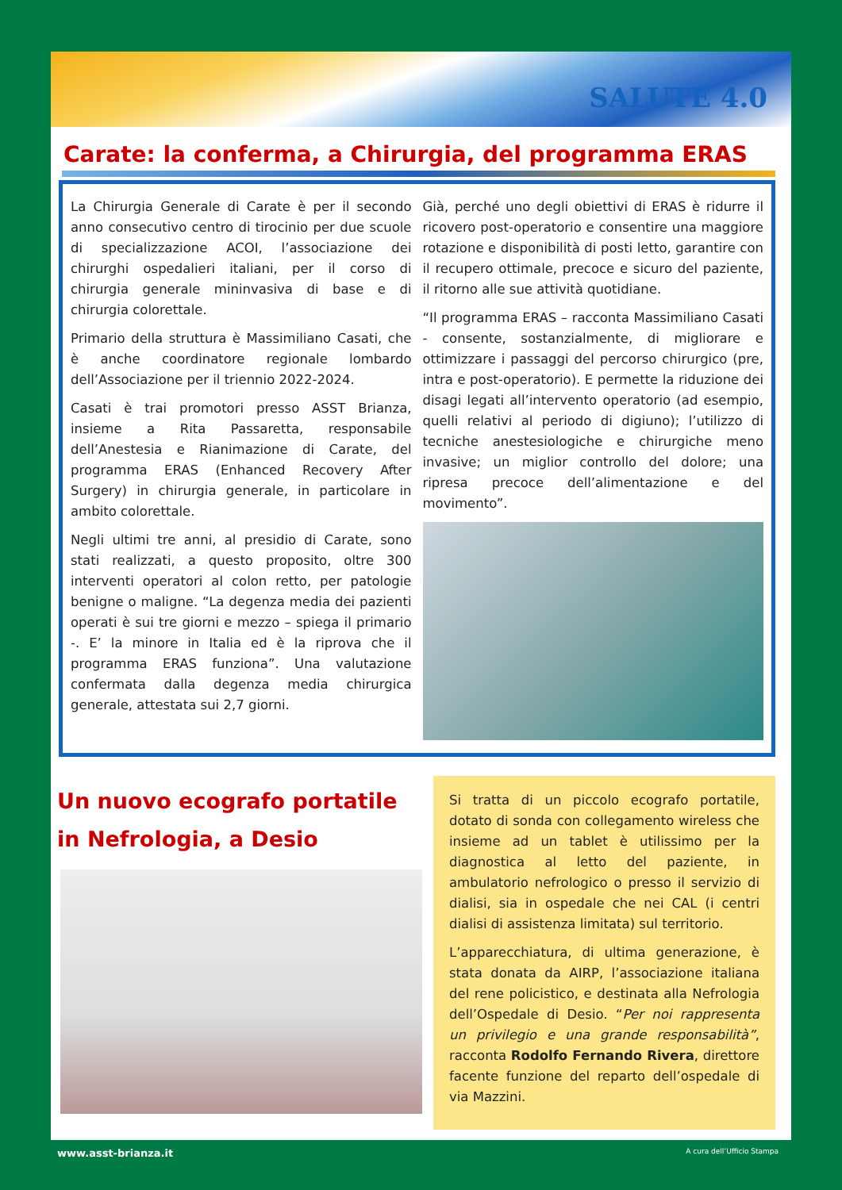SALUTE 4.0
Carate: la conferma, a Chirurgia, del programma ERAS
La Chirurgia Generale di Carate è per il secondo anno consecutivo centro di tirocinio per due scuole di specializzazione ACOI, l’associazione dei chirurghi ospedalieri italiani, per il corso di chirurgia generale mininvasiva di base e di chirurgia colorettale.
Primario della struttura è Massimiliano Casati, che è anche coordinatore regionale lombardo dell’Associazione per il triennio 2022-2024.
Casati è trai promotori presso ASST Brianza, insieme a Rita Passaretta, responsabile dell’Anestesia e Rianimazione di Carate, del programma ERAS (Enhanced Recovery After Surgery) in chirurgia generale, in particolare in ambito colorettale.
Negli ultimi tre anni, al presidio di Carate, sono stati realizzati, a questo proposito, oltre 300 interventi operatori al colon retto, per patologie benigne o maligne. “La degenza media dei pazienti operati è sui tre giorni e mezzo – spiega il primario -. E’ la minore in Italia ed è la riprova che il programma ERAS funziona”. Una valutazione confermata dalla degenza media chirurgica generale, attestata sui 2,7 giorni.
Già, perché uno degli obiettivi di ERAS è ridurre il ricovero post-operatorio e consentire una maggiore rotazione e disponibilità di posti letto, garantire con il recupero ottimale, precoce e sicuro del paziente, il ritorno alle sue attività quotidiane.
“Il programma ERAS – racconta Massimiliano Casati - consente, sostanzialmente, di migliorare e ottimizzare i passaggi del percorso chirurgico (pre, intra e post-operatorio). E permette la riduzione dei disagi legati all’intervento operatorio (ad esempio, quelli relativi al periodo di digiuno); l’utilizzo di tecniche anestesiologiche e chirurgiche meno invasive; un miglior controllo del dolore; una ripresa precoce dell’alimentazione e del movimento”.
Un nuovo ecografo portatile in Nefrologia, a Desio
Si tratta di un piccolo ecografo portatile, dotato di sonda con collegamento wireless che insieme ad un tablet è utilissimo per la diagnostica al letto del paziente, in ambulatorio nefrologico o presso il servizio di dialisi, sia in ospedale che nei CAL (i centri dialisi di assistenza limitata) sul territorio.
L’apparecchiatura, di ultima generazione, è stata donata da AIRP, l’associazione italiana del rene policistico, e destinata alla Nefrologia dell’Ospedale di Desio. “Per noi rappresenta un privilegio e una grande responsabilità”, racconta Rodolfo Fernando Rivera, direttore facente funzione del reparto dell’ospedale di via Mazzini.
www.asst-brianza.it A cura dell’Ufficio Stampa